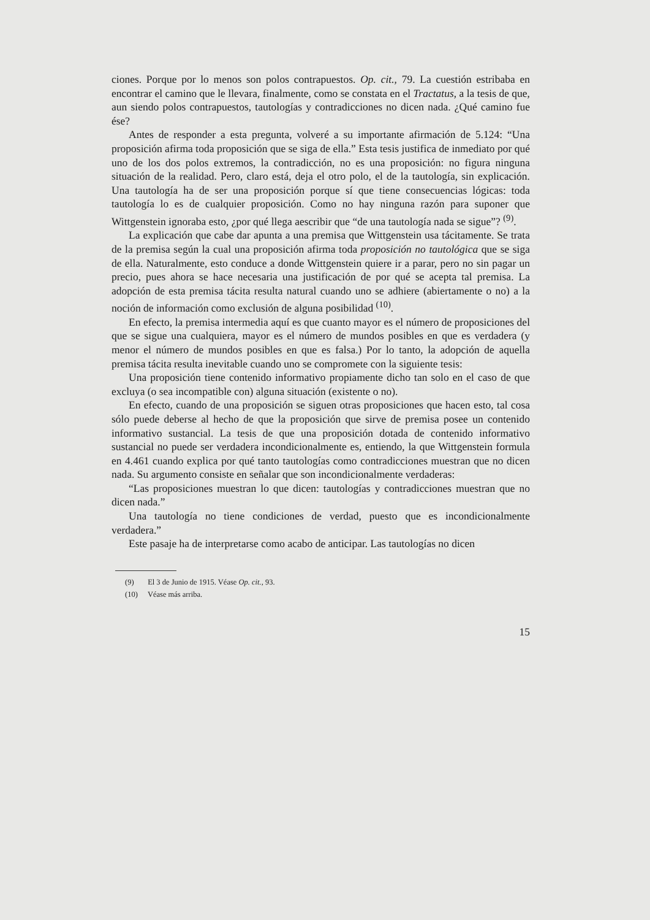ciones. Porque por lo menos son polos contrapuestos. Op. cit., 79. La cuestión estribaba en encontrar el camino que le llevara, finalmente, como se constata en el Tractatus, a la tesis de que, aun siendo polos contrapuestos, tautologías y contradicciones no dicen nada. ¿Qué camino fue ése?
Antes de responder a esta pregunta, volveré a su importante afirmación de 5.124: “Una proposición afirma toda proposición que se siga de ella.” Esta tesis justifica de inmediato por qué uno de los dos polos extremos, la contradicción, no es una proposición: no figura ninguna situación de la realidad. Pero, claro está, deja el otro polo, el de la tautología, sin explicación. Una tautología ha de ser una proposición porque sí que tiene consecuencias lógicas: toda tautología lo es de cualquier proposición. Como no hay ninguna razón para suponer que Wittgenstein ignoraba esto, ¿por qué llega aescribir que “de una tautología nada se sigue”? <sup>(9)</sup>.
La explicación que cabe dar apunta a una premisa que Wittgenstein usa tácitamente. Se trata de la premisa según la cual una proposición afirma toda proposición no tautológica que se siga de ella. Naturalmente, esto conduce a donde Wittgenstein quiere ir a parar, pero no sin pagar un precio, pues ahora se hace necesaria una justificación de por qué se acepta tal premisa. La adopción de esta premisa tácita resulta natural cuando uno se adhiere (abiertamente o no) a la noción de información como exclusión de alguna posibilidad <sup>(10)</sup>.
En efecto, la premisa intermedia aquí es que cuanto mayor es el número de proposiciones del que se sigue una cualquiera, mayor es el número de mundos posibles en que es verdadera (y menor el número de mundos posibles en que es falsa.) Por lo tanto, la adopción de aquella premisa tácita resulta inevitable cuando uno se compromete con la siguiente tesis:
Una proposición tiene contenido informativo propiamente dicho tan solo en el caso de que excluya (o sea incompatible con) alguna situación (existente o no).
En efecto, cuando de una proposición se siguen otras proposiciones que hacen esto, tal cosa sólo puede deberse al hecho de que la proposición que sirve de premisa posee un contenido informativo sustancial. La tesis de que una proposición dotada de contenido informativo sustancial no puede ser verdadera incondicionalmente es, entiendo, la que Wittgenstein formula en 4.461 cuando explica por qué tanto tautologías como contradicciones muestran que no dicen nada. Su argumento consiste en señalar que son incondicionalmente verdaderas:
“Las proposiciones muestran lo que dicen: tautologías y contradicciones muestran que no dicen nada.”
Una tautología no tiene condiciones de verdad, puesto que es incondicionalmente verdadera.”
Este pasaje ha de interpretarse como acabo de anticipar. Las tautologías no dicen
(9) El 3 de Junio de 1915. Véase Op. cit., 93.
(10) Véase más arriba.
15